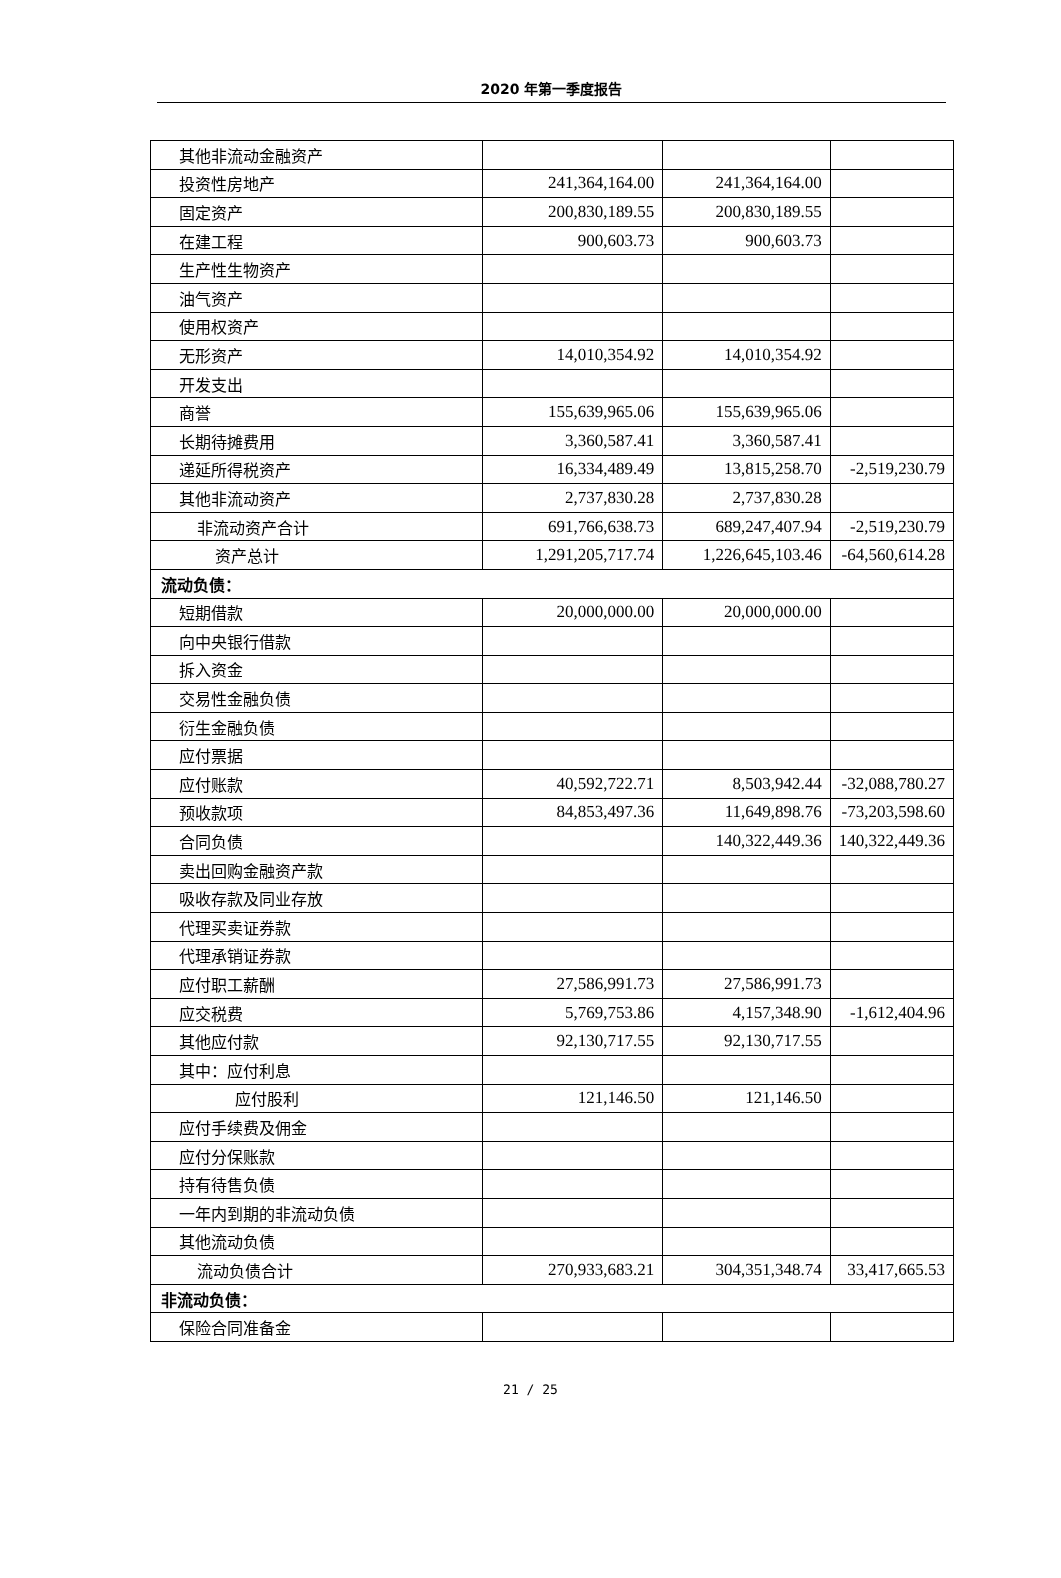2020 年第一季度报告
| 其他非流动金融资产 | | | |
| 投资性房地产 | 241,364,164.00 | 241,364,164.00 | |
| 固定资产 | 200,830,189.55 | 200,830,189.55 | |
| 在建工程 | 900,603.73 | 900,603.73 | |
| 生产性生物资产 | | | |
| 油气资产 | | | |
| 使用权资产 | | | |
| 无形资产 | 14,010,354.92 | 14,010,354.92 | |
| 开发支出 | | | |
| 商誉 | 155,639,965.06 | 155,639,965.06 | |
| 长期待摊费用 | 3,360,587.41 | 3,360,587.41 | |
| 递延所得税资产 | 16,334,489.49 | 13,815,258.70 | -2,519,230.79 |
| 其他非流动资产 | 2,737,830.28 | 2,737,830.28 | |
| 非流动资产合计 | 691,766,638.73 | 689,247,407.94 | -2,519,230.79 |
| 资产总计 | 1,291,205,717.74 | 1,226,645,103.46 | -64,560,614.28 |
| 流动负债： | | | |
| 短期借款 | 20,000,000.00 | 20,000,000.00 | |
| 向中央银行借款 | | | |
| 拆入资金 | | | |
| 交易性金融负债 | | | |
| 衍生金融负债 | | | |
| 应付票据 | | | |
| 应付账款 | 40,592,722.71 | 8,503,942.44 | -32,088,780.27 |
| 预收款项 | 84,853,497.36 | 11,649,898.76 | -73,203,598.60 |
| 合同负债 | | 140,322,449.36 | 140,322,449.36 |
| 卖出回购金融资产款 | | | |
| 吸收存款及同业存放 | | | |
| 代理买卖证券款 | | | |
| 代理承销证券款 | | | |
| 应付职工薪酬 | 27,586,991.73 | 27,586,991.73 | |
| 应交税费 | 5,769,753.86 | 4,157,348.90 | -1,612,404.96 |
| 其他应付款 | 92,130,717.55 | 92,130,717.55 | |
| 其中：应付利息 | | | |
| 应付股利 | 121,146.50 | 121,146.50 | |
| 应付手续费及佣金 | | | |
| 应付分保账款 | | | |
| 持有待售负债 | | | |
| 一年内到期的非流动负债 | | | |
| 其他流动负债 | | | |
| 流动负债合计 | 270,933,683.21 | 304,351,348.74 | 33,417,665.53 |
| 非流动负债： | | | |
| 保险合同准备金 | | | |
21 / 25